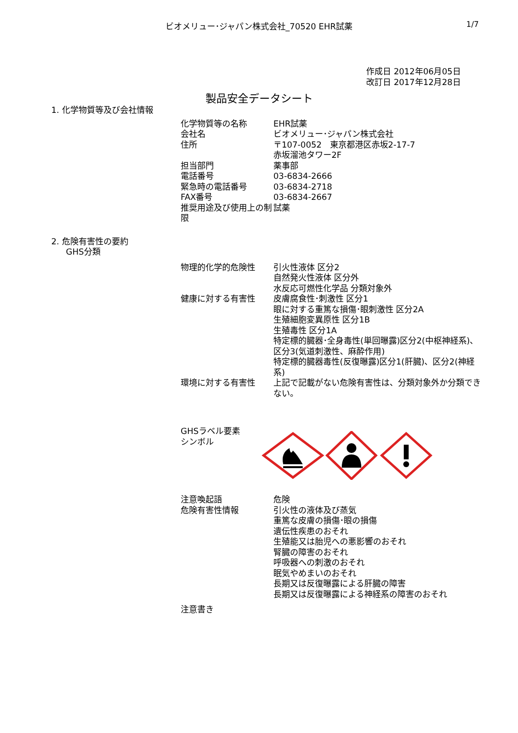ビオメリュー･ジャパン株式会社_70520 EHR試薬 1/7
作成日 2012年06月05日
改訂日 2017年12月28日
製品安全データシート
1. 化学物質等及び会社情報
| 化学物質等の名称 | EHR試薬 |
| 会社名 | ビオメリュー･ジャパン株式会社 |
| 住所 | 〒107-0052 東京都港区赤坂2-17-7 赤坂溜池タワー2F |
| 担当部門 | 薬事部 |
| 電話番号 | 03-6834-2666 |
| 緊急時の電話番号 | 03-6834-2718 |
| FAX番号 | 03-6834-2667 |
| 推奨用途及び使用上の制限 | 試薬 |
2. 危険有害性の要約
GHS分類
| 物理的化学的危険性 | 引火性液体 区分2 自然発火性液体 区分外 水反応可燃性化学品 分類対象外 |
| 健康に対する有害性 | 皮膚腐食性･刺激性 区分1 眼に対する重篤な損傷･眼刺激性 区分2A 生殖細胞変異原性 区分1B 生殖毒性 区分1A 特定標的臓器･全身毒性(単回曝露)区分2(中枢神経系)、区分3(気道刺激性、麻酔作用) 特定標的臓器毒性(反復曝露)区分1(肝臓)、区分2(神経系) |
| 環境に対する有害性 | 上記で記載がない危険有害性は、分類対象外か分類できない。 |
GHSラベル要素
シンボル
| 注意喚起語 | 危険 |
| 危険有害性情報 | 引火性の液体及び蒸気 重篤な皮膚の損傷･眼の損傷 遺伝性疾患のおそれ 生殖能又は胎児への悪影響のおそれ 腎臓の障害のおそれ 呼吸器への刺激のおそれ 眠気やめまいのおそれ 長期又は反復曝露による肝臓の障害 長期又は反復曝露による神経系の障害のおそれ |
| 注意書き | |